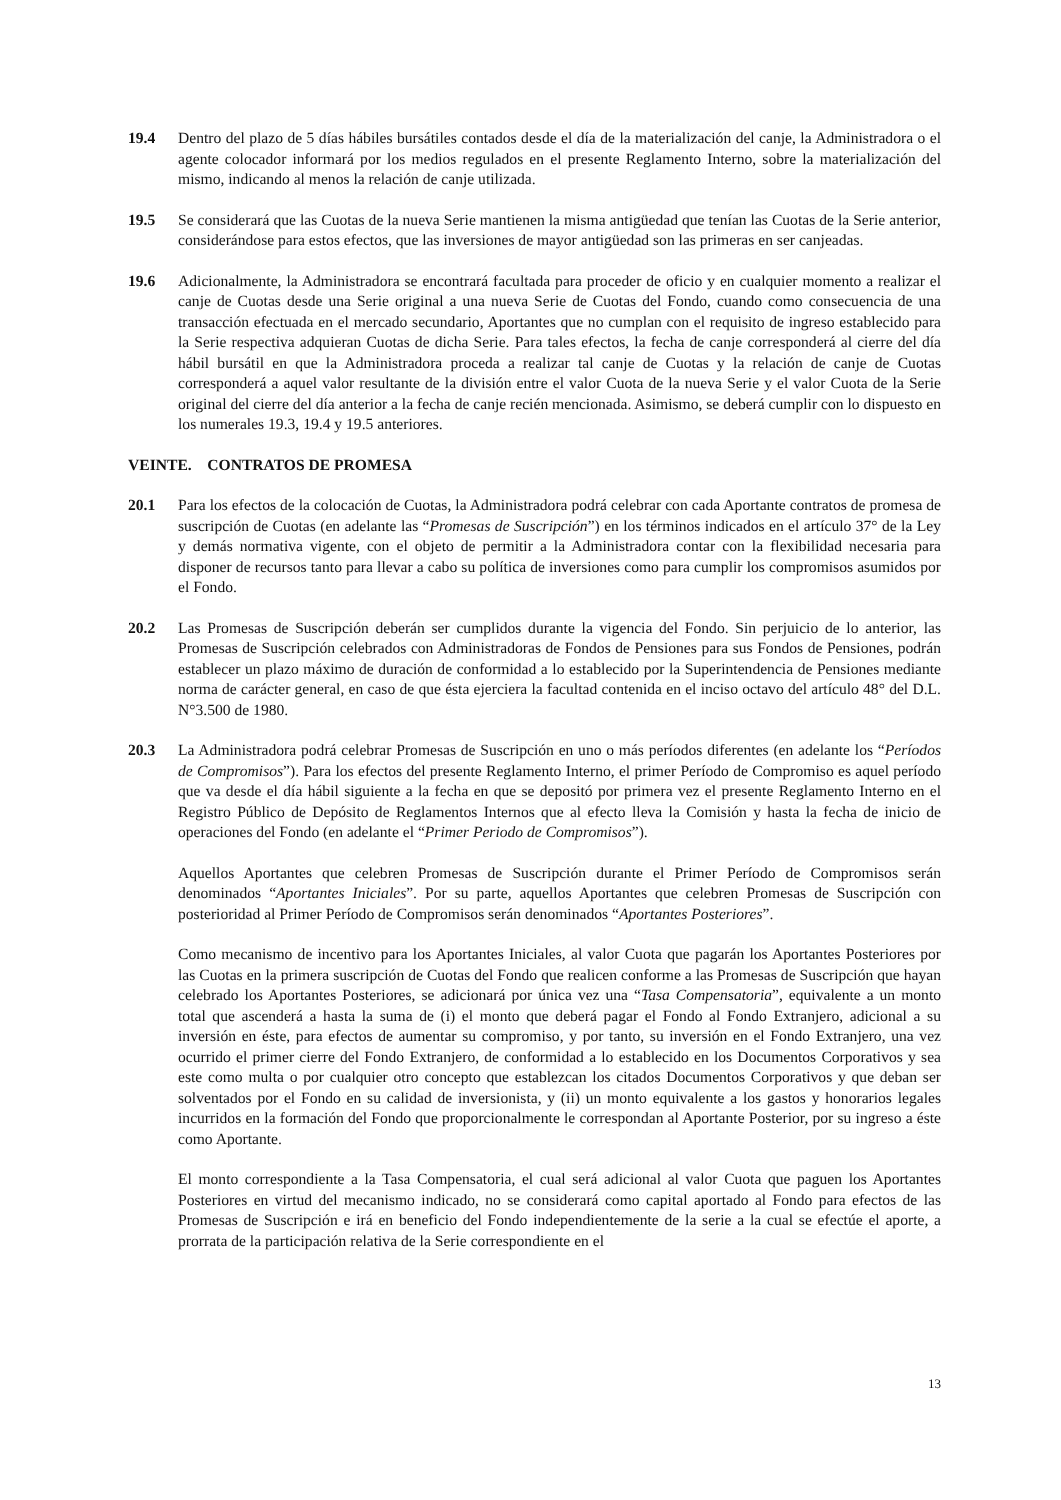19.4 Dentro del plazo de 5 días hábiles bursátiles contados desde el día de la materialización del canje, la Administradora o el agente colocador informará por los medios regulados en el presente Reglamento Interno, sobre la materialización del mismo, indicando al menos la relación de canje utilizada.
19.5 Se considerará que las Cuotas de la nueva Serie mantienen la misma antigüedad que tenían las Cuotas de la Serie anterior, considerándose para estos efectos, que las inversiones de mayor antigüedad son las primeras en ser canjeadas.
19.6 Adicionalmente, la Administradora se encontrará facultada para proceder de oficio y en cualquier momento a realizar el canje de Cuotas desde una Serie original a una nueva Serie de Cuotas del Fondo, cuando como consecuencia de una transacción efectuada en el mercado secundario, Aportantes que no cumplan con el requisito de ingreso establecido para la Serie respectiva adquieran Cuotas de dicha Serie. Para tales efectos, la fecha de canje corresponderá al cierre del día hábil bursátil en que la Administradora proceda a realizar tal canje de Cuotas y la relación de canje de Cuotas corresponderá a aquel valor resultante de la división entre el valor Cuota de la nueva Serie y el valor Cuota de la Serie original del cierre del día anterior a la fecha de canje recién mencionada. Asimismo, se deberá cumplir con lo dispuesto en los numerales 19.3, 19.4 y 19.5 anteriores.
VEINTE. CONTRATOS DE PROMESA
20.1 Para los efectos de la colocación de Cuotas, la Administradora podrá celebrar con cada Aportante contratos de promesa de suscripción de Cuotas (en adelante las “Promesas de Suscripción”) en los términos indicados en el artículo 37° de la Ley y demás normativa vigente, con el objeto de permitir a la Administradora contar con la flexibilidad necesaria para disponer de recursos tanto para llevar a cabo su política de inversiones como para cumplir los compromisos asumidos por el Fondo.
20.2 Las Promesas de Suscripción deberán ser cumplidos durante la vigencia del Fondo. Sin perjuicio de lo anterior, las Promesas de Suscripción celebrados con Administradoras de Fondos de Pensiones para sus Fondos de Pensiones, podrán establecer un plazo máximo de duración de conformidad a lo establecido por la Superintendencia de Pensiones mediante norma de carácter general, en caso de que ésta ejerciera la facultad contenida en el inciso octavo del artículo 48° del D.L. N°3.500 de 1980.
20.3 La Administradora podrá celebrar Promesas de Suscripción en uno o más períodos diferentes (en adelante los “Períodos de Compromisos”). Para los efectos del presente Reglamento Interno, el primer Período de Compromiso es aquel período que va desde el día hábil siguiente a la fecha en que se depositó por primera vez el presente Reglamento Interno en el Registro Público de Depósito de Reglamentos Internos que al efecto lleva la Comisión y hasta la fecha de inicio de operaciones del Fondo (en adelante el “Primer Periodo de Compromisos”).
Aquellos Aportantes que celebren Promesas de Suscripción durante el Primer Período de Compromisos serán denominados “Aportantes Iniciales”. Por su parte, aquellos Aportantes que celebren Promesas de Suscripción con posterioridad al Primer Período de Compromisos serán denominados “Aportantes Posteriores”.
Como mecanismo de incentivo para los Aportantes Iniciales, al valor Cuota que pagarán los Aportantes Posteriores por las Cuotas en la primera suscripción de Cuotas del Fondo que realicen conforme a las Promesas de Suscripción que hayan celebrado los Aportantes Posteriores, se adicionará por única vez una “Tasa Compensatoria”, equivalente a un monto total que ascenderá a hasta la suma de (i) el monto que deberá pagar el Fondo al Fondo Extranjero, adicional a su inversión en éste, para efectos de aumentar su compromiso, y por tanto, su inversión en el Fondo Extranjero, una vez ocurrido el primer cierre del Fondo Extranjero, de conformidad a lo establecido en los Documentos Corporativos y sea este como multa o por cualquier otro concepto que establezcan los citados Documentos Corporativos y que deban ser solventados por el Fondo en su calidad de inversionista, y (ii) un monto equivalente a los gastos y honorarios legales incurridos en la formación del Fondo que proporcionalmente le correspondan al Aportante Posterior, por su ingreso a éste como Aportante.
El monto correspondiente a la Tasa Compensatoria, el cual será adicional al valor Cuota que paguen los Aportantes Posteriores en virtud del mecanismo indicado, no se considerará como capital aportado al Fondo para efectos de las Promesas de Suscripción e irá en beneficio del Fondo independientemente de la serie a la cual se efectúe el aporte, a prorrata de la participación relativa de la Serie correspondiente en el
13